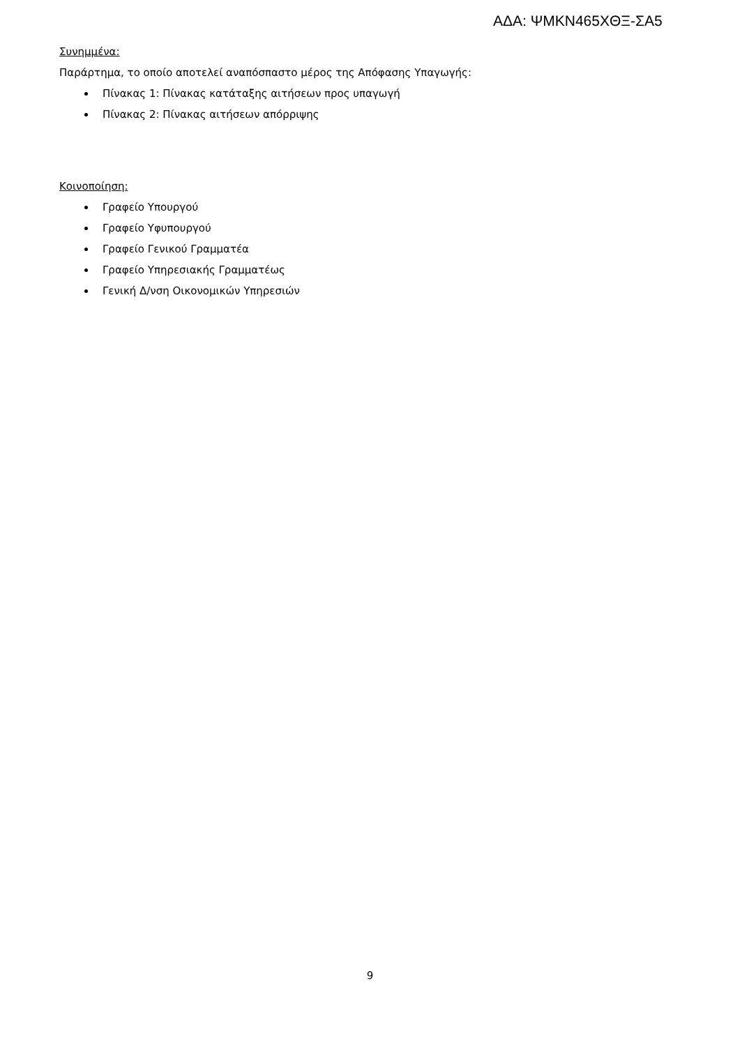ΑΔΑ: ΨΜΚΝ465ΧΘΞ-ΣΑ5
Συνημμένα:
Παράρτημα, το οποίο αποτελεί αναπόσπαστο μέρος της Απόφασης Υπαγωγής:
Πίνακας 1: Πίνακας κατάταξης αιτήσεων προς υπαγωγή
Πίνακας 2: Πίνακας αιτήσεων απόρριψης
Κοινοποίηση:
Γραφείο Υπουργού
Γραφείο Υφυπουργού
Γραφείο Γενικού Γραμματέα
Γραφείο Υπηρεσιακής Γραμματέως
Γενική Δ/νση Οικονομικών Υπηρεσιών
9